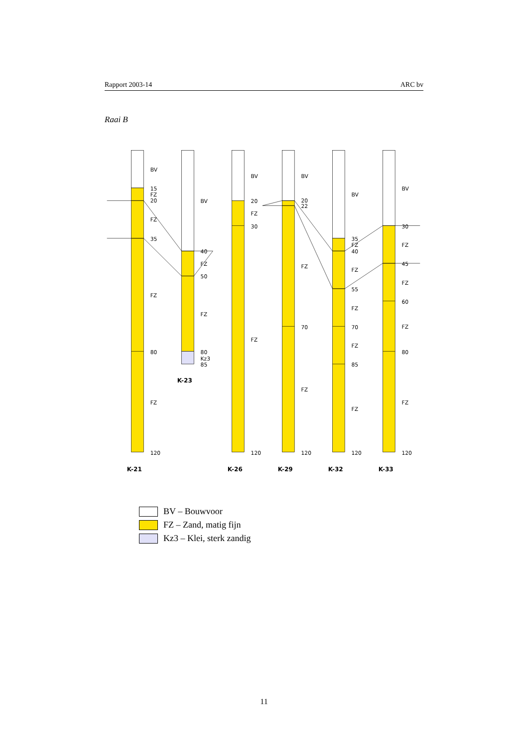Rapport 2003-14 ARC bv
Raai B
BV
15
FZ
20
FZ
35
FZ
80
FZ
120
BV
40
FZ
50
FZ
80
Kz3
85
BV
20
FZ
30
FZ
120
BV
20
22
FZ
70
FZ
120
BV
35
FZ
40
FZ
55
FZ
70
FZ
85
FZ
120
BV
30
FZ
45
FZ
60
FZ
80
FZ
120
K-21
K-23
K-26
K-29
K-32
K-33
BV – Bouwvoor
FZ – Zand, matig fijn
Kz3 – Klei, sterk zandig
11